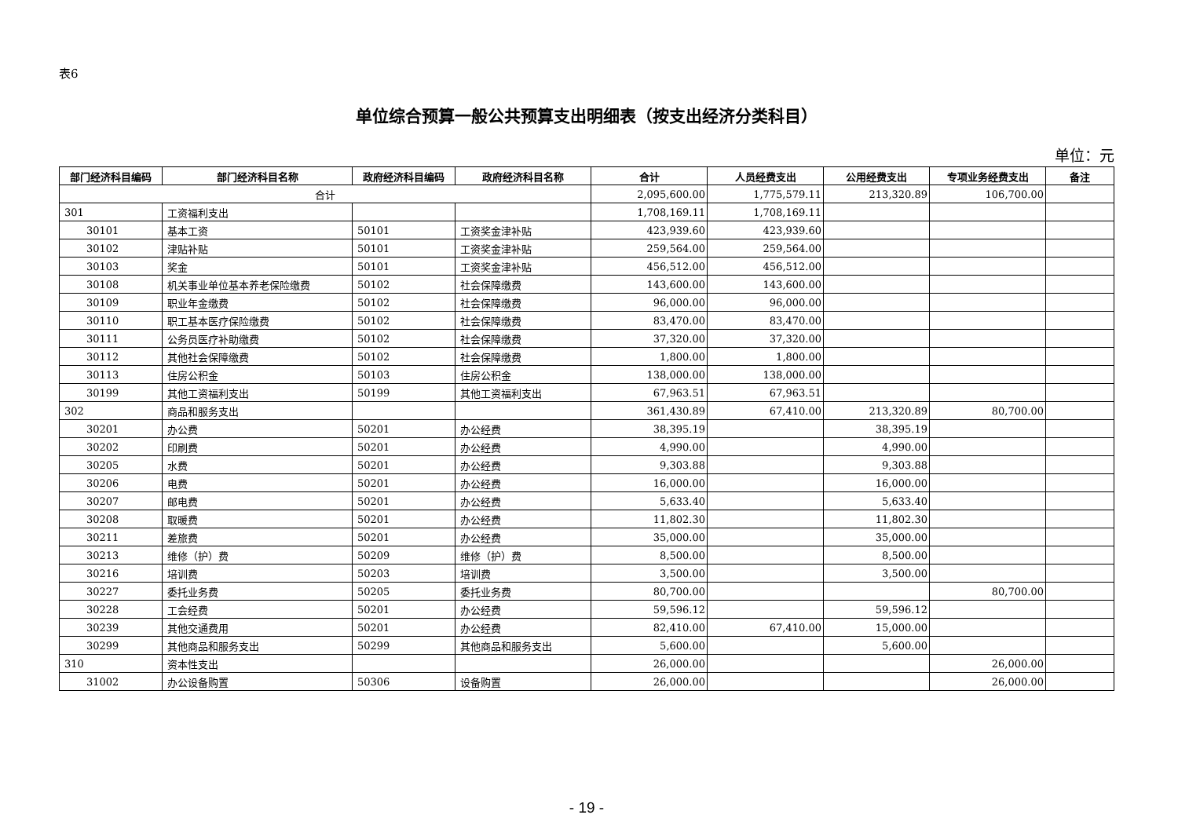表6
单位综合预算一般公共预算支出明细表（按支出经济分类科目）
单位：元
| 部门经济科目编码 | 部门经济科目名称 | 政府经济科目编码 | 政府经济科目名称 | 合计 | 人员经费支出 | 公用经费支出 | 专项业务经费支出 | 备注 |
| --- | --- | --- | --- | --- | --- | --- | --- | --- |
| 合计 | | | | 2,095,600.00 | 1,775,579.11 | 213,320.89 | 106,700.00 | |
| 301 | 工资福利支出 | | | 1,708,169.11 | 1,708,169.11 | | | |
| 30101 | 基本工资 | 50101 | 工资奖金津补贴 | 423,939.60 | 423,939.60 | | | |
| 30102 | 津贴补贴 | 50101 | 工资奖金津补贴 | 259,564.00 | 259,564.00 | | | |
| 30103 | 奖金 | 50101 | 工资奖金津补贴 | 456,512.00 | 456,512.00 | | | |
| 30108 | 机关事业单位基本养老保险缴费 | 50102 | 社会保障缴费 | 143,600.00 | 143,600.00 | | | |
| 30109 | 职业年金缴费 | 50102 | 社会保障缴费 | 96,000.00 | 96,000.00 | | | |
| 30110 | 职工基本医疗保险缴费 | 50102 | 社会保障缴费 | 83,470.00 | 83,470.00 | | | |
| 30111 | 公务员医疗补助缴费 | 50102 | 社会保障缴费 | 37,320.00 | 37,320.00 | | | |
| 30112 | 其他社会保障缴费 | 50102 | 社会保障缴费 | 1,800.00 | 1,800.00 | | | |
| 30113 | 住房公积金 | 50103 | 住房公积金 | 138,000.00 | 138,000.00 | | | |
| 30199 | 其他工资福利支出 | 50199 | 其他工资福利支出 | 67,963.51 | 67,963.51 | | | |
| 302 | 商品和服务支出 | | | 361,430.89 | 67,410.00 | 213,320.89 | 80,700.00 | |
| 30201 | 办公费 | 50201 | 办公经费 | 38,395.19 | | 38,395.19 | | |
| 30202 | 印刷费 | 50201 | 办公经费 | 4,990.00 | | 4,990.00 | | |
| 30205 | 水费 | 50201 | 办公经费 | 9,303.88 | | 9,303.88 | | |
| 30206 | 电费 | 50201 | 办公经费 | 16,000.00 | | 16,000.00 | | |
| 30207 | 邮电费 | 50201 | 办公经费 | 5,633.40 | | 5,633.40 | | |
| 30208 | 取暖费 | 50201 | 办公经费 | 11,802.30 | | 11,802.30 | | |
| 30211 | 差旅费 | 50201 | 办公经费 | 35,000.00 | | 35,000.00 | | |
| 30213 | 维修（护）费 | 50209 | 维修（护）费 | 8,500.00 | | 8,500.00 | | |
| 30216 | 培训费 | 50203 | 培训费 | 3,500.00 | | 3,500.00 | | |
| 30227 | 委托业务费 | 50205 | 委托业务费 | 80,700.00 | | | 80,700.00 | |
| 30228 | 工会经费 | 50201 | 办公经费 | 59,596.12 | | 59,596.12 | | |
| 30239 | 其他交通费用 | 50201 | 办公经费 | 82,410.00 | 67,410.00 | 15,000.00 | | |
| 30299 | 其他商品和服务支出 | 50299 | 其他商品和服务支出 | 5,600.00 | | 5,600.00 | | |
| 310 | 资本性支出 | | | 26,000.00 | | | 26,000.00 | |
| 31002 | 办公设备购置 | 50306 | 设备购置 | 26,000.00 | | | 26,000.00 | |
- 19 -